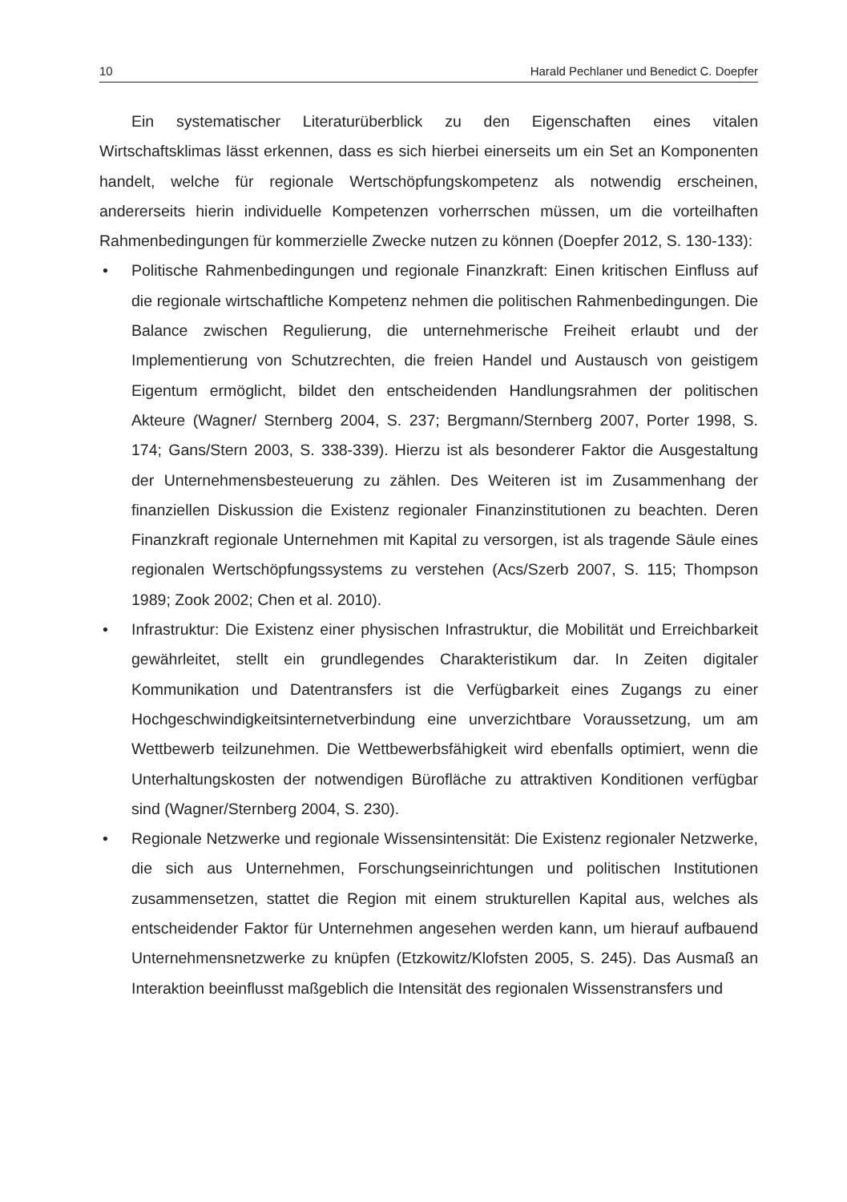10 Harald Pechlaner und Benedict C. Doepfer
Ein systematischer Literaturüberblick zu den Eigenschaften eines vitalen Wirtschaftsklimas lässt erkennen, dass es sich hierbei einerseits um ein Set an Komponenten handelt, welche für regionale Wertschöpfungskompetenz als notwendig erscheinen, andererseits hierin individuelle Kompetenzen vorherrschen müssen, um die vorteilhaften Rahmenbedingungen für kommerzielle Zwecke nutzen zu können (Doepfer 2012, S. 130-133):
• Politische Rahmenbedingungen und regionale Finanzkraft: Einen kritischen Einfluss auf die regionale wirtschaftliche Kompetenz nehmen die politischen Rahmenbedingungen. Die Balance zwischen Regulierung, die unternehmerische Freiheit erlaubt und der Implementierung von Schutzrechten, die freien Handel und Austausch von geistigem Eigentum ermöglicht, bildet den entscheidenden Handlungsrahmen der politischen Akteure (Wagner/ Sternberg 2004, S. 237; Bergmann/Sternberg 2007, Porter 1998, S. 174; Gans/Stern 2003, S. 338-339). Hierzu ist als besonderer Faktor die Ausgestaltung der Unternehmensbesteuerung zu zählen. Des Weiteren ist im Zusammenhang der finanziellen Diskussion die Existenz regionaler Finanzinstitutionen zu beachten. Deren Finanzkraft regionale Unternehmen mit Kapital zu versorgen, ist als tragende Säule eines regionalen Wertschöpfungssystems zu verstehen (Acs/Szerb 2007, S. 115; Thompson 1989; Zook 2002; Chen et al. 2010).
• Infrastruktur: Die Existenz einer physischen Infrastruktur, die Mobilität und Erreichbarkeit gewährleitet, stellt ein grundlegendes Charakteristikum dar. In Zeiten digitaler Kommunikation und Datentransfers ist die Verfügbarkeit eines Zugangs zu einer Hochgeschwindigkeitsinternetverbindung eine unverzichtbare Voraussetzung, um am Wettbewerb teilzunehmen. Die Wettbewerbsfähigkeit wird ebenfalls optimiert, wenn die Unterhaltungskosten der notwendigen Bürofläche zu attraktiven Konditionen verfügbar sind (Wagner/Sternberg 2004, S. 230).
• Regionale Netzwerke und regionale Wissensintensität: Die Existenz regionaler Netzwerke, die sich aus Unternehmen, Forschungseinrichtungen und politischen Institutionen zusammensetzen, stattet die Region mit einem strukturellen Kapital aus, welches als entscheidender Faktor für Unternehmen angesehen werden kann, um hierauf aufbauend Unternehmensnetzwerke zu knüpfen (Etzkowitz/Klofsten 2005, S. 245). Das Ausmaß an Interaktion beeinflusst maßgeblich die Intensität des regionalen Wissenstransfers und